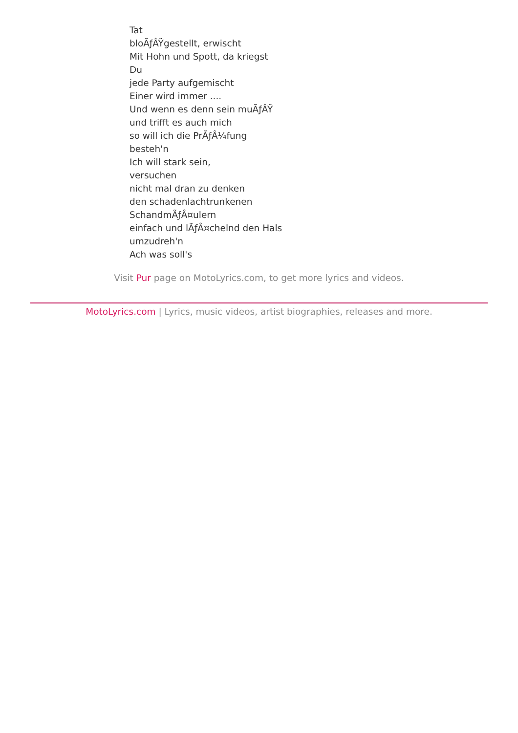Tat
bloÃƒÂŸgestellt, erwischt
Mit Hohn und Spott, da kriegst
Du
jede Party aufgemischt
Einer wird immer ....
Und wenn es denn sein muÃƒÂŸ
und trifft es auch mich
so will ich die PrÃƒÂ¼fung
besteh'n
Ich will stark sein,
versuchen
nicht mal dran zu denken
den schadenlachtrunkenen
SchandmÃƒÂ¤ulern
einfach und lÃƒÂ¤chelnd den Hals
umzudreh'n
Ach was soll's
Visit Pur page on MotoLyrics.com, to get more lyrics and videos.
MotoLyrics.com | Lyrics, music videos, artist biographies, releases and more.